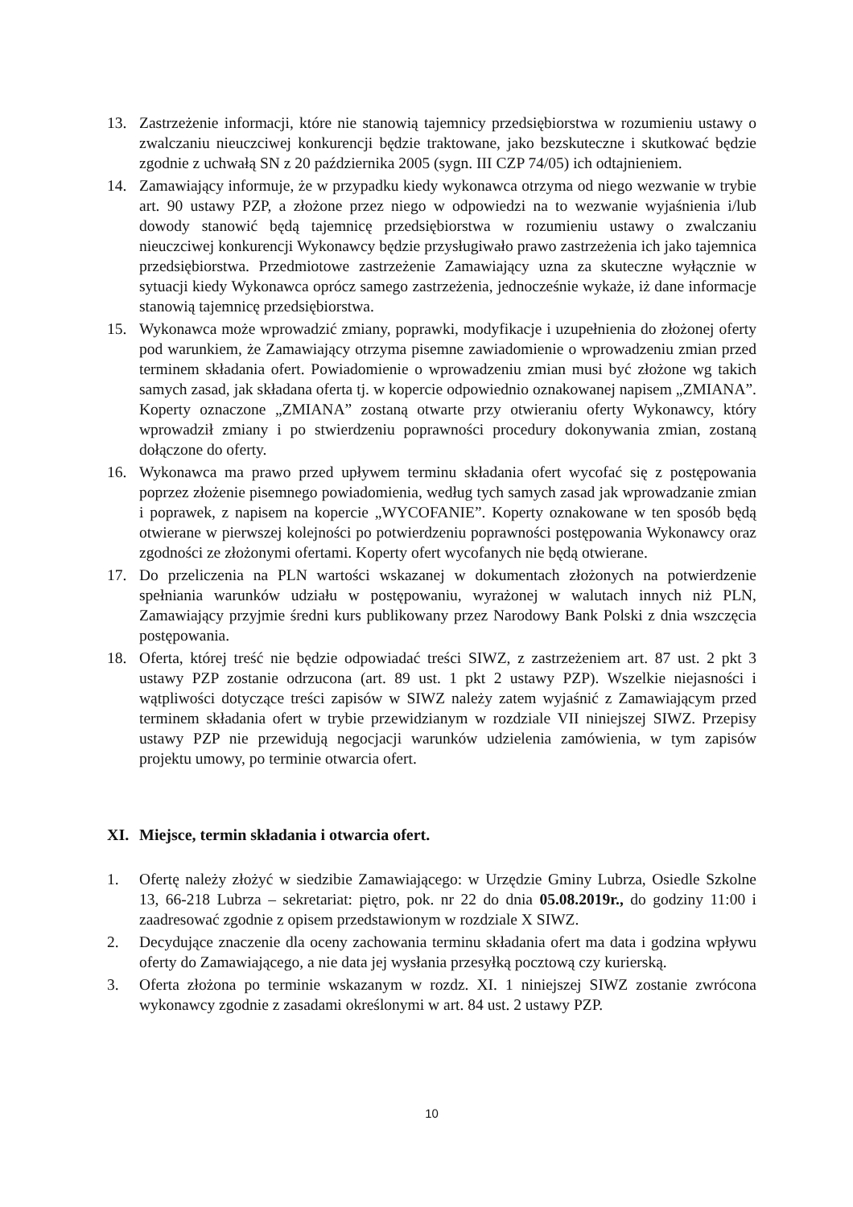13. Zastrzeżenie informacji, które nie stanowią tajemnicy przedsiębiorstwa w rozumieniu ustawy o zwalczaniu nieuczciwej konkurencji będzie traktowane, jako bezskuteczne i skutkować będzie zgodnie z uchwałą SN z 20 października 2005 (sygn. III CZP 74/05) ich odtajnieniem.
14. Zamawiający informuje, że w przypadku kiedy wykonawca otrzyma od niego wezwanie w trybie art. 90 ustawy PZP, a złożone przez niego w odpowiedzi na to wezwanie wyjaśnienia i/lub dowody stanowić będą tajemnicę przedsiębiorstwa w rozumieniu ustawy o zwalczaniu nieuczciwej konkurencji Wykonawcy będzie przysługiwało prawo zastrzeżenia ich jako tajemnica przedsiębiorstwa. Przedmiotowe zastrzeżenie Zamawiający uzna za skuteczne wyłącznie w sytuacji kiedy Wykonawca oprócz samego zastrzeżenia, jednocześnie wykaże, iż dane informacje stanowią tajemnicę przedsiębiorstwa.
15. Wykonawca może wprowadzić zmiany, poprawki, modyfikacje i uzupełnienia do złożonej oferty pod warunkiem, że Zamawiający otrzyma pisemne zawiadomienie o wprowadzeniu zmian przed terminem składania ofert. Powiadomienie o wprowadzeniu zmian musi być złożone wg takich samych zasad, jak składana oferta tj. w kopercie odpowiednio oznakowanej napisem „ZMIANA”. Koperty oznaczone „ZMIANA” zostaną otwarte przy otwieraniu oferty Wykonawcy, który wprowadził zmiany i po stwierdzeniu poprawności procedury dokonywania zmian, zostaną dołączone do oferty.
16. Wykonawca ma prawo przed upływem terminu składania ofert wycofać się z postępowania poprzez złożenie pisemnego powiadomienia, według tych samych zasad jak wprowadzanie zmian i poprawek, z napisem na kopercie „WYCOFANIE”. Koperty oznakowane w ten sposób będą otwierane w pierwszej kolejności po potwierdzeniu poprawności postępowania Wykonawcy oraz zgodności ze złożonymi ofertami. Koperty ofert wycofanych nie będą otwierane.
17. Do przeliczenia na PLN wartości wskazanej w dokumentach złożonych na potwierdzenie spełniania warunków udziału w postępowaniu, wyrażonej w walutach innych niż PLN, Zamawiający przyjmie średni kurs publikowany przez Narodowy Bank Polski z dnia wszczęcia postępowania.
18. Oferta, której treść nie będzie odpowiadać treści SIWZ, z zastrzeżeniem art. 87 ust. 2 pkt 3 ustawy PZP zostanie odrzucona (art. 89 ust. 1 pkt 2 ustawy PZP). Wszelkie niejasności i wątpliwości dotyczące treści zapisów w SIWZ należy zatem wyjaśnić z Zamawiającym przed terminem składania ofert w trybie przewidzianym w rozdziale VII niniejszej SIWZ. Przepisy ustawy PZP nie przewidują negocjacji warunków udzielenia zamówienia, w tym zapisów projektu umowy, po terminie otwarcia ofert.
XI. Miejsce, termin składania i otwarcia ofert.
1. Ofertę należy złożyć w siedzibie Zamawiającego: w Urzędzie Gminy Lubrza, Osiedle Szkolne 13, 66-218 Lubrza – sekretariat: piętro, pok. nr 22 do dnia 05.08.2019r., do godziny 11:00 i zaadresować zgodnie z opisem przedstawionym w rozdziale X SIWZ.
2. Decydujące znaczenie dla oceny zachowania terminu składania ofert ma data i godzina wpływu oferty do Zamawiającego, a nie data jej wysłania przesyłką pocztową czy kurierską.
3. Oferta złożona po terminie wskazanym w rozdz. XI. 1 niniejszej SIWZ zostanie zwrócona wykonawcy zgodnie z zasadami określonymi w art. 84 ust. 2 ustawy PZP.
10